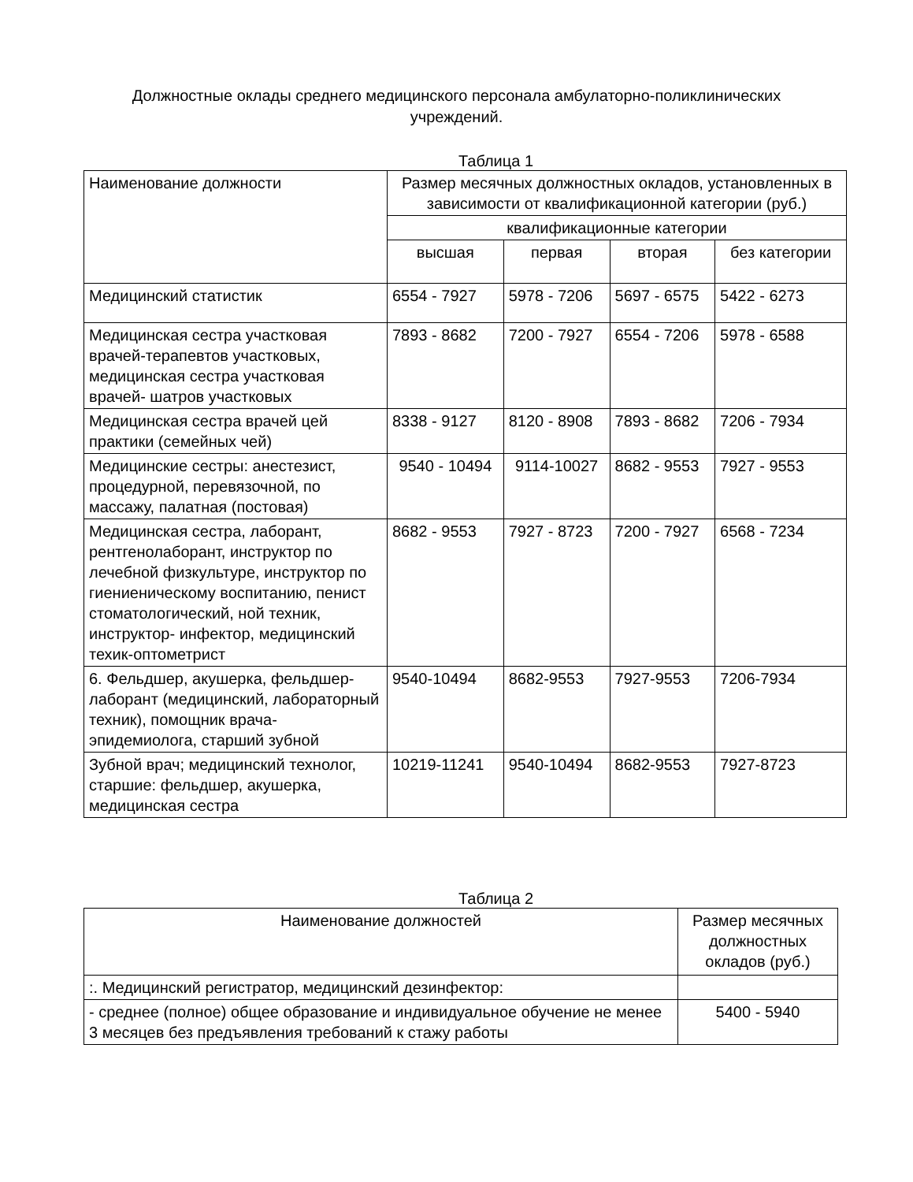Должностные оклады среднего медицинского персонала амбулаторно-поликлинических учреждений.
Таблица 1
| Наименование должности | Размер месячных должностных окладов, установленных в зависимости от квалификационной категории (руб.) | | | |
| --- | --- | --- | --- | --- |
| | квалификационные категории | | | |
| | высшая | первая | вторая | без категории |
| Медицинский статистик | 6554 - 7927 | 5978 - 7206 | 5697 - 6575 | 5422 - 6273 |
| Медицинская сестра участковая врачей-терапевтов участковых, медицинская сестра участковая врачей- шатров участковых | 7893 - 8682 | 7200 - 7927 | 6554 - 7206 | 5978 - 6588 |
| Медицинская сестра врачей цей практики (семейных чей) | 8338 - 9127 | 8120 - 8908 | 7893 - 8682 | 7206 - 7934 |
| Медицинские сестры: анестезист, процедурной, перевязочной, по массажу, палатная (постовая) | 9540 - 10494 | 9114-10027 | 8682 - 9553 | 7927 - 9553 |
| Медицинская сестра, лаборант, рентгенолаборант, инструктор по лечебной физкультуре, инструктор по гиениеническому воспитанию, пенист стоматологический, ной техник, инструктор- инфектор, медицинский техик-оптометрист | 8682 - 9553 | 7927 - 8723 | 7200 - 7927 | 6568 - 7234 |
| 6. Фельдшер, акушерка, фельдшер-лаборант (медицинский, лабораторный техник), помощник врача-эпидемиолога, старший зубной | 9540-10494 | 8682-9553 | 7927-9553 | 7206-7934 |
| Зубной врач; медицинский технолог, старшие: фельдшер, акушерка, медицинская сестра | 10219-11241 | 9540-10494 | 8682-9553 | 7927-8723 |
Таблица 2
| Наименование должностей | Размер месячных должностных окладов (руб.) |
| --- | --- |
| :. Медицинский регистратор, медицинский дезинфектор: | |
| - среднее (полное) общее образование и индивидуальное обучение не менее 3 месяцев без предъявления требований к стажу работы | 5400 - 5940 |